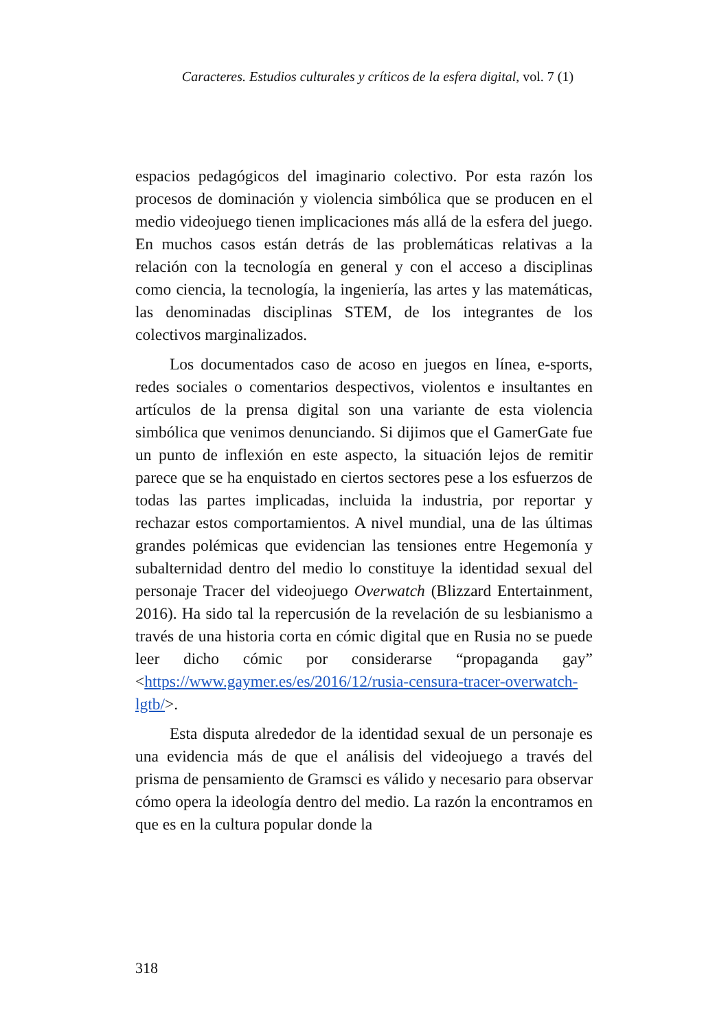Caracteres. Estudios culturales y críticos de la esfera digital, vol. 7 (1)
espacios pedagógicos del imaginario colectivo. Por esta razón los procesos de dominación y violencia simbólica que se producen en el medio videojuego tienen implicaciones más allá de la esfera del juego. En muchos casos están detrás de las problemáticas relativas a la relación con la tecnología en general y con el acceso a disciplinas como ciencia, la tecnología, la ingeniería, las artes y las matemáticas, las denominadas disciplinas STEM, de los integrantes de los colectivos marginalizados.
Los documentados caso de acoso en juegos en línea, e-sports, redes sociales o comentarios despectivos, violentos e insultantes en artículos de la prensa digital son una variante de esta violencia simbólica que venimos denunciando. Si dijimos que el GamerGate fue un punto de inflexión en este aspecto, la situación lejos de remitir parece que se ha enquistado en ciertos sectores pese a los esfuerzos de todas las partes implicadas, incluida la industria, por reportar y rechazar estos comportamientos. A nivel mundial, una de las últimas grandes polémicas que evidencian las tensiones entre Hegemonía y subalternidad dentro del medio lo constituye la identidad sexual del personaje Tracer del videojuego Overwatch (Blizzard Entertainment, 2016). Ha sido tal la repercusión de la revelación de su lesbianismo a través de una historia corta en cómic digital que en Rusia no se puede leer dicho cómic por considerarse “propaganda gay” <https://www.gaymer.es/es/2016/12/rusia-censura-tracer-overwatch-lgtb/>.
Esta disputa alrededor de la identidad sexual de un personaje es una evidencia más de que el análisis del videojuego a través del prisma de pensamiento de Gramsci es válido y necesario para observar cómo opera la ideología dentro del medio. La razón la encontramos en que es en la cultura popular donde la
318